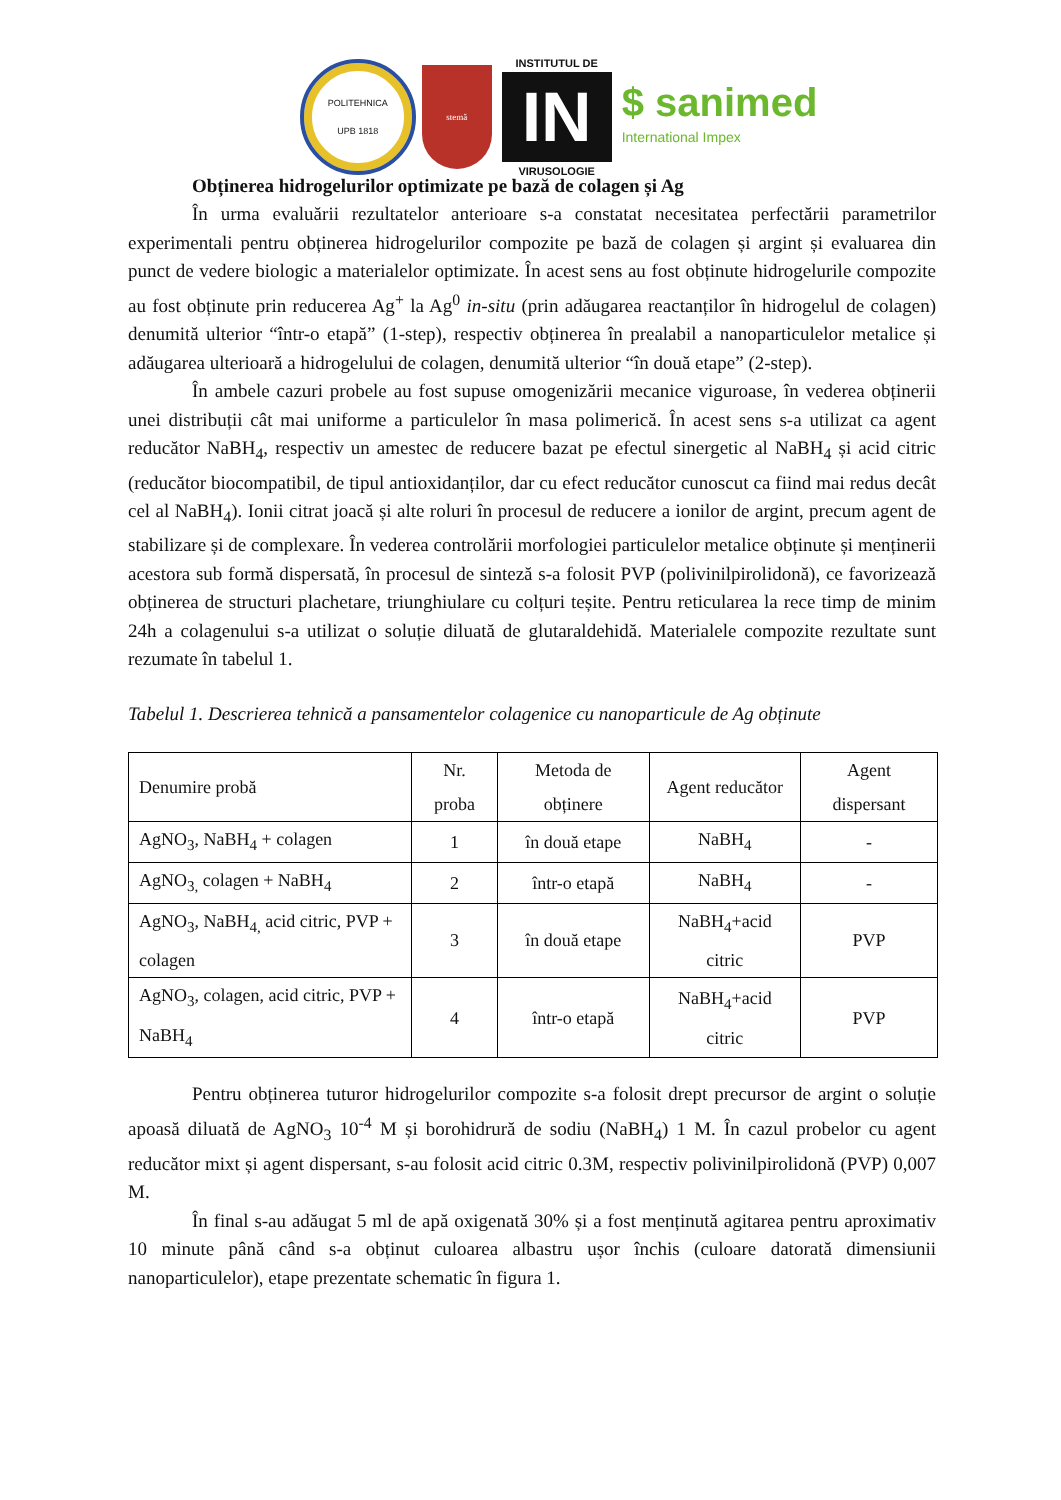POLITEHNICA
UPB 1818
stemă
INSTITUTUL DE
IN
VIRUSOLOGIE
$ sanimed
International Impex
Obținerea hidrogelurilor optimizate pe bază de colagen și Ag
În urma evaluării rezultatelor anterioare s-a constatat necesitatea perfectării parametrilor experimentali pentru obținerea hidrogelurilor compozite pe bază de colagen și argint și evaluarea din punct de vedere biologic a materialelor optimizate. În acest sens au fost obținute hidrogelurile compozite au fost obținute prin reducerea Ag<sup>+</sup> la Ag<sup>0</sup> in-situ (prin adăugarea reactanților în hidrogelul de colagen) denumită ulterior “într-o etapă” (1-step), respectiv obținerea în prealabil a nanoparticulelor metalice și adăugarea ulterioară a hidrogelului de colagen, denumită ulterior “în două etape” (2-step).
În ambele cazuri probele au fost supuse omogenizării mecanice viguroase, în vederea obținerii unei distribuții cât mai uniforme a particulelor în masa polimerică. În acest sens s-a utilizat ca agent reducător NaBH<sub>4</sub>, respectiv un amestec de reducere bazat pe efectul sinergetic al NaBH<sub>4</sub> și acid citric (reducător biocompatibil, de tipul antioxidanților, dar cu efect reducător cunoscut ca fiind mai redus decât cel al NaBH<sub>4</sub>). Ionii citrat joacă și alte roluri în procesul de reducere a ionilor de argint, precum agent de stabilizare și de complexare. În vederea controlării morfologiei particulelor metalice obținute și menținerii acestora sub formă dispersată, în procesul de sinteză s-a folosit PVP (polivinilpirolidonă), ce favorizează obținerea de structuri plachetare, triunghiulare cu colțuri teșite. Pentru reticularea la rece timp de minim 24h a colagenului s-a utilizat o soluție diluată de glutaraldehidă. Materialele compozite rezultate sunt rezumate în tabelul 1.
Tabelul 1. Descrierea tehnică a pansamentelor colagenice cu nanoparticule de Ag obținute
| Denumire probă | Nr. proba | Metoda de obținere | Agent reducător | Agent dispersant |
| AgNO<sub>3</sub>, NaBH<sub>4</sub> + colagen | 1 | în două etape | NaBH<sub>4</sub> | - |
| AgNO<sub>3,</sub> colagen + NaBH<sub>4</sub> | 2 | într-o etapă | NaBH<sub>4</sub> | - |
| AgNO<sub>3</sub>, NaBH<sub>4,</sub> acid citric, PVP + colagen | 3 | în două etape | NaBH<sub>4</sub>+acid citric | PVP |
| AgNO<sub>3</sub>, colagen, acid citric, PVP + NaBH<sub>4</sub> | 4 | într-o etapă | NaBH<sub>4</sub>+acid citric | PVP |
Pentru obținerea tuturor hidrogelurilor compozite s-a folosit drept precursor de argint o soluție apoasă diluată de AgNO<sub>3</sub> 10<sup>-4</sup> M și borohidrură de sodiu (NaBH<sub>4</sub>) 1 M. În cazul probelor cu agent reducător mixt și agent dispersant, s-au folosit acid citric 0.3M, respectiv polivinilpirolidonă (PVP) 0,007 M.
În final s-au adăugat 5 ml de apă oxigenată 30% și a fost menținută agitarea pentru aproximativ 10 minute până când s-a obținut culoarea albastru ușor închis (culoare datorată dimensiunii nanoparticulelor), etape prezentate schematic în figura 1.